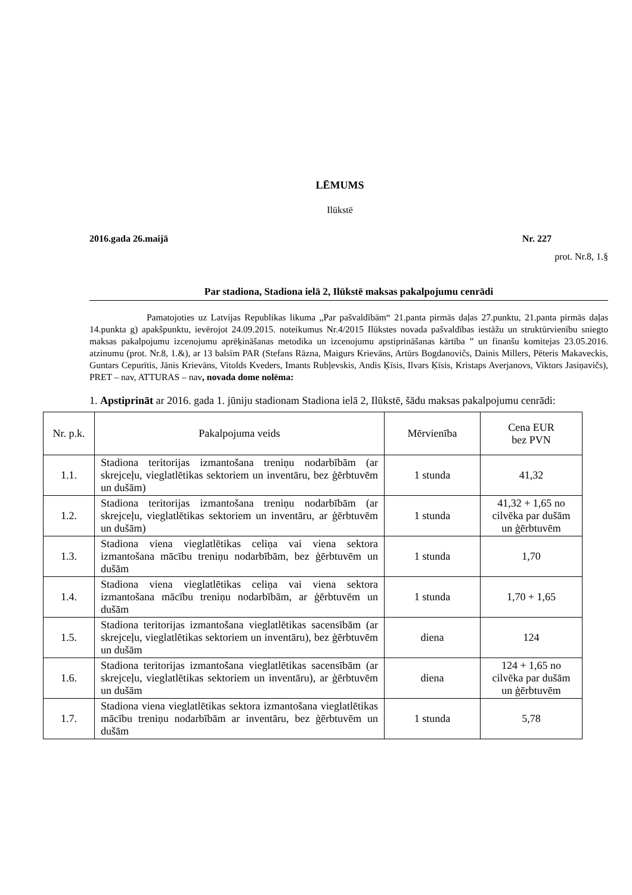LĒMUMS
Ilūkstē
2016.gada 26.maijā Nr. 227
prot. Nr.8, 1.§
Par stadiona, Stadiona ielā 2, Ilūkstē maksas pakalpojumu cenrādi
Pamatojoties uz Latvijas Republikas likuma „Par pašvaldībām“ 21.panta pirmās daļas 27.punktu, 21.panta pirmās daļas 14.punkta g) apakšpunktu, ievērojot 24.09.2015. noteikumus Nr.4/2015 Ilūkstes novada pašvaldības iestāžu un struktūrvienību sniegto maksas pakalpojumu izcenojumu aprēķināšanas metodika un izcenojumu apstiprināšanas kārtība ” un finanšu komitejas 23.05.2016. atzinumu (prot. Nr.8, 1.&), ar 13 balsīm PAR (Stefans Rāzna, Maigurs Krievāns, Artūrs Bogdanovičs, Dainis Millers, Pēteris Makaveckis, Guntars Cepurītis, Jānis Krievāns, Vitolds Kveders, Imants Rubļevskis, Andis Ķīsis, Ilvars Ķīsis, Kristaps Averjanovs, Viktors Jasiņavičs), PRET – nav, ATTURAS – nav, novada dome nolēma:
1. Apstiprināt ar 2016. gada 1. jūniju stadionam Stadiona ielā 2, Ilūkstē, šādu maksas pakalpojumu cenrādi:
| Nr. p.k. | Pakalpojuma veids | Mērvienība | Cena EUR bez PVN |
| --- | --- | --- | --- |
| 1.1. | Stadiona teritorijas izmantošana treniņu nodarbībām (ar skrejceļu, vieglatlētikas sektoriem un inventāru, bez ģērbtuvēm un dušām) | 1 stunda | 41,32 |
| 1.2. | Stadiona teritorijas izmantošana treniņu nodarbībām (ar skrejceļu, vieglatlētikas sektoriem un inventāru, ar ģērbtuvēm un dušām) | 1 stunda | 41,32 + 1,65 no cilvēka par dušām un ģērbtuvēm |
| 1.3. | Stadiona viena vieglatlētikas celiņa vai viena sektora izmantošana mācību treniņu nodarbībām, bez ģērbtuvēm un dušām | 1 stunda | 1,70 |
| 1.4. | Stadiona viena vieglatlētikas celiņa vai viena sektora izmantošana mācību treniņu nodarbībām, ar ģērbtuvēm un dušām | 1 stunda | 1,70 + 1,65 |
| 1.5. | Stadiona teritorijas izmantošana vieglatlētikas sacensībām (ar skrejceļu, vieglatlētikas sektoriem un inventāru), bez ģērbtuvēm un dušām | diena | 124 |
| 1.6. | Stadiona teritorijas izmantošana vieglatlētikas sacensībām (ar skrejceļu, vieglatlētikas sektoriem un inventāru), ar ģērbtuvēm un dušām | diena | 124 + 1,65 no cilvēka par dušām un ģērbtuvēm |
| 1.7. | Stadiona viena vieglatlētikas sektora izmantošana vieglatlētikas mācību treniņu nodarbībām ar inventāru, bez ģērbtuvēm un dušām | 1 stunda | 5,78 |